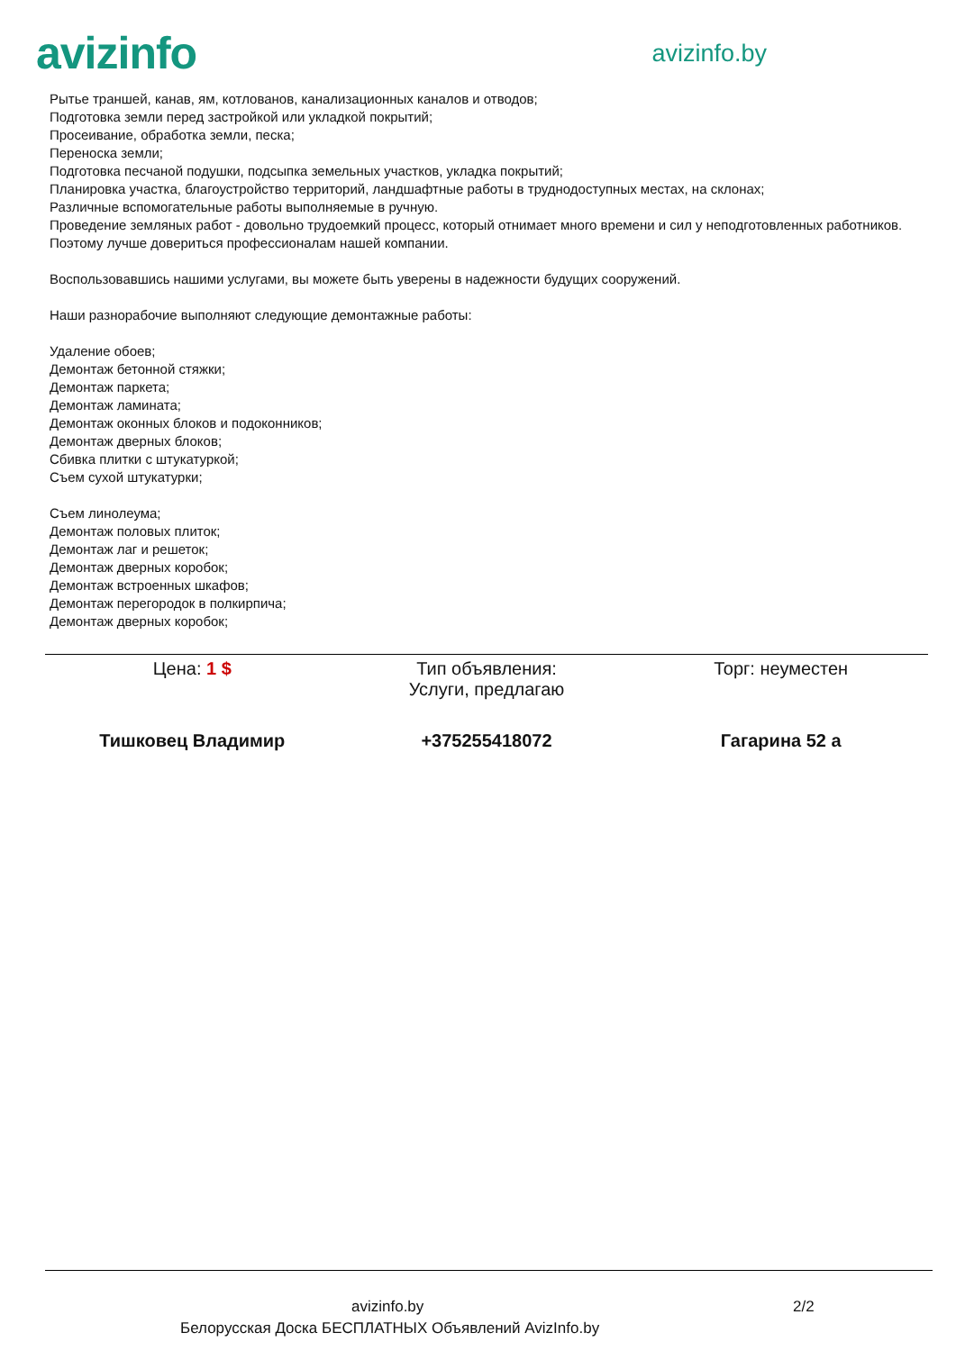avizinfo
avizinfo.by
Рытье траншей, канав, ям, котлованов, канализационных каналов и отводов;
Подготовка земли перед застройкой или укладкой покрытий;
Просеивание, обработка земли, песка;
Переноска земли;
Подготовка песчаной подушки, подсыпка земельных участков, укладка покрытий;
Планировка участка, благоустройство территорий, ландшафтные работы в труднодоступных местах, на склонах;
Различные вспомогательные работы выполняемые в ручную.
Проведение земляных работ - довольно трудоемкий процесс, который отнимает много времени и сил у неподготовленных работников. Поэтому лучше довериться профессионалам нашей компании.
Воспользовавшись нашими услугами, вы можете быть уверены в надежности будущих сооружений.
Наши разнорабочие выполняют следующие демонтажные работы:
Удаление обоев;
Демонтаж бетонной стяжки;
Демонтаж паркета;
Демонтаж ламината;
Демонтаж оконных блоков и подоконников;
Демонтаж дверных блоков;
Сбивка плитки с штукатуркой;
Съем сухой штукатурки;
Съем линолеума;
Демонтаж половых плиток;
Демонтаж лаг и решеток;
Демонтаж дверных коробок;
Демонтаж встроенных шкафов;
Демонтаж перегородок в полкирпича;
Демонтаж дверных коробок;
| Цена: 1 $ | Тип объявления: Услуги, предлагаю | Торг: неуместен |
| Тишковец Владимир | +375255418072 | Гагарина 52 а |
avizinfo.by 2/2
Белорусская Доска БЕСПЛАТНЫХ Объявлений AvizInfo.by